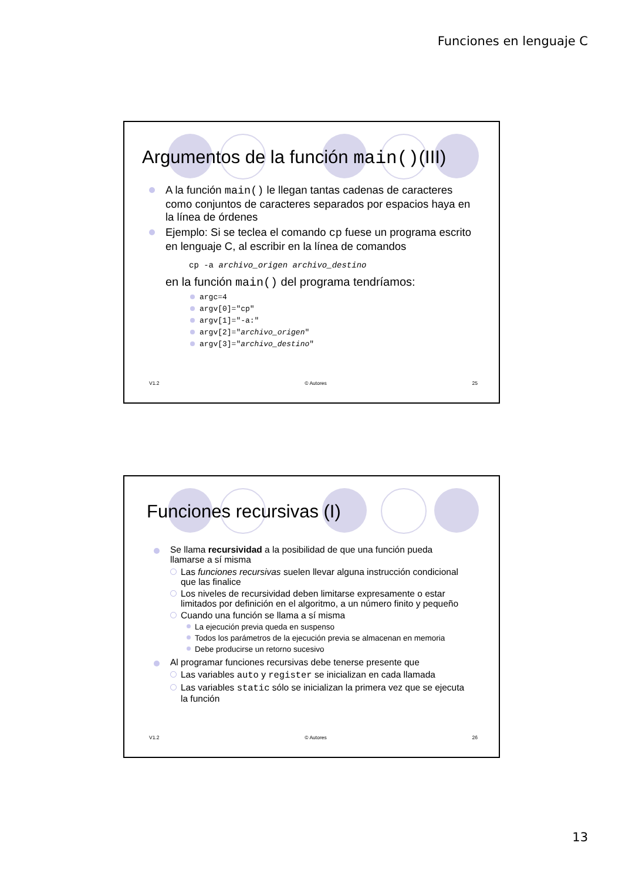Funciones en lenguaje C
Argumentos de la función main()(III)
A la función main() le llegan tantas cadenas de caracteres como conjuntos de caracteres separados por espacios haya en la línea de órdenes
Ejemplo: Si se teclea el comando cp fuese un programa escrito en lenguaje C, al escribir en la línea de comandos
cp -a archivo_origen archivo_destino
en la función main() del programa tendríamos:
argc=4
argv[0]="cp"
argv[1]="-a:"
argv[2]="archivo_origen"
argv[3]="archivo_destino"
V1.2 © Autores 25
Funciones recursivas (I)
Se llama recursividad a la posibilidad de que una función pueda llamarse a sí misma
Las funciones recursivas suelen llevar alguna instrucción condicional que las finalice
Los niveles de recursividad deben limitarse expresamente o estar limitados por definición en el algoritmo, a un número finito y pequeño
Cuando una función se llama a sí misma
La ejecución previa queda en suspenso
Todos los parámetros de la ejecución previa se almacenan en memoria
Debe producirse un retorno sucesivo
Al programar funciones recursivas debe tenerse presente que
Las variables auto y register se inicializan en cada llamada
Las variables static sólo se inicializan la primera vez que se ejecuta la función
V1.2 © Autores 26
13